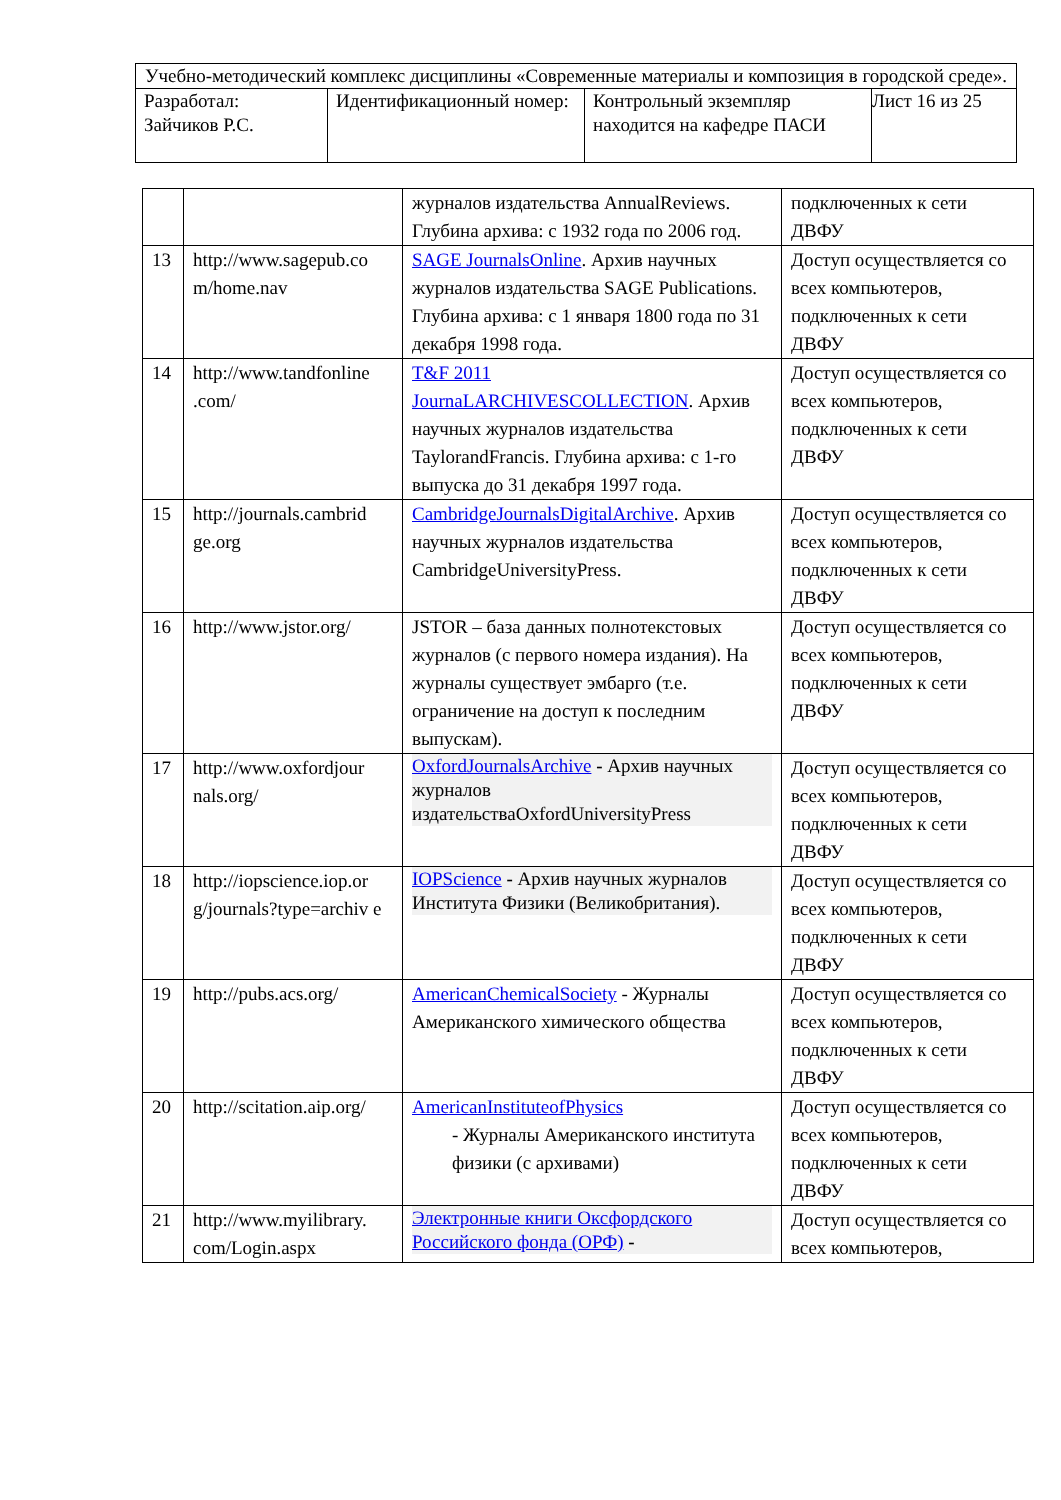| Учебно-методический комплекс дисциплины «Современные материалы и композиция в городской среде». | | | |
| Разработал: Зайчиков Р.С. | Идентификационный номер: | Контрольный экземпляр находится на кафедре ПАСИ | Лист 16 из 25 |
| | | журналов издательства AnnualReviews. Глубина архива: с 1932 года по 2006 год. | подключенных к сети ДВФУ |
| 13 | http://www.sagepub.co m/home.nav | SAGE JournalsOnline . Архив научных журналов издательства SAGE Publications. Глубина архива: с 1 января 1800 года по 31 декабря 1998 года. | Доступ осуществляется со всех компьютеров, подключенных к сети ДВФУ |
| 14 | http://www.tandfonline .com/ | T&F 2011 JournaLARCHIVESCOLLECTION . Архив научных журналов издательства TaylorandFrancis. Глубина архива: с 1-го выпуска до 31 декабря 1997 года. | Доступ осуществляется со всех компьютеров, подключенных к сети ДВФУ |
| 15 | http://journals.cambrid ge.org | CambridgeJournalsDigitalArchive . Архив научных журналов издательства CambridgeUniversityPress. | Доступ осуществляется со всех компьютеров, подключенных к сети ДВФУ |
| 16 | http://www.jstor.org/ | JSTOR – база данных полнотекстовых журналов (с первого номера издания). На журналы существует эмбарго (т.е. ограничение на доступ к последним выпускам). | Доступ осуществляется со всех компьютеров, подключенных к сети ДВФУ |
| 17 | http://www.oxfordjour nals.org/ | OxfordJournalsArchive - Архив научных журналов издательстваOxfordUniversityPress | Доступ осуществляется со всех компьютеров, подключенных к сети ДВФУ |
| 18 | http://iopscience.iop.or g/journals?type=archiv e | IOPScience - Архив научных журналов Института Физики (Великобритания). | Доступ осуществляется со всех компьютеров, подключенных к сети ДВФУ |
| 19 | http://pubs.acs.org/ | AmericanChemicalSociety - Журналы Американского химического общества | Доступ осуществляется со всех компьютеров, подключенных к сети ДВФУ |
| 20 | http://scitation.aip.org/ | AmericanInstituteofPhysics - Журналы Американского института физики (с архивами) | Доступ осуществляется со всех компьютеров, подключенных к сети ДВФУ |
| 21 | http://www.myilibrary. com/Login.aspx | Электронные книги Оксфордского Российского фонда (ОРФ) - | Доступ осуществляется со всех компьютеров, |